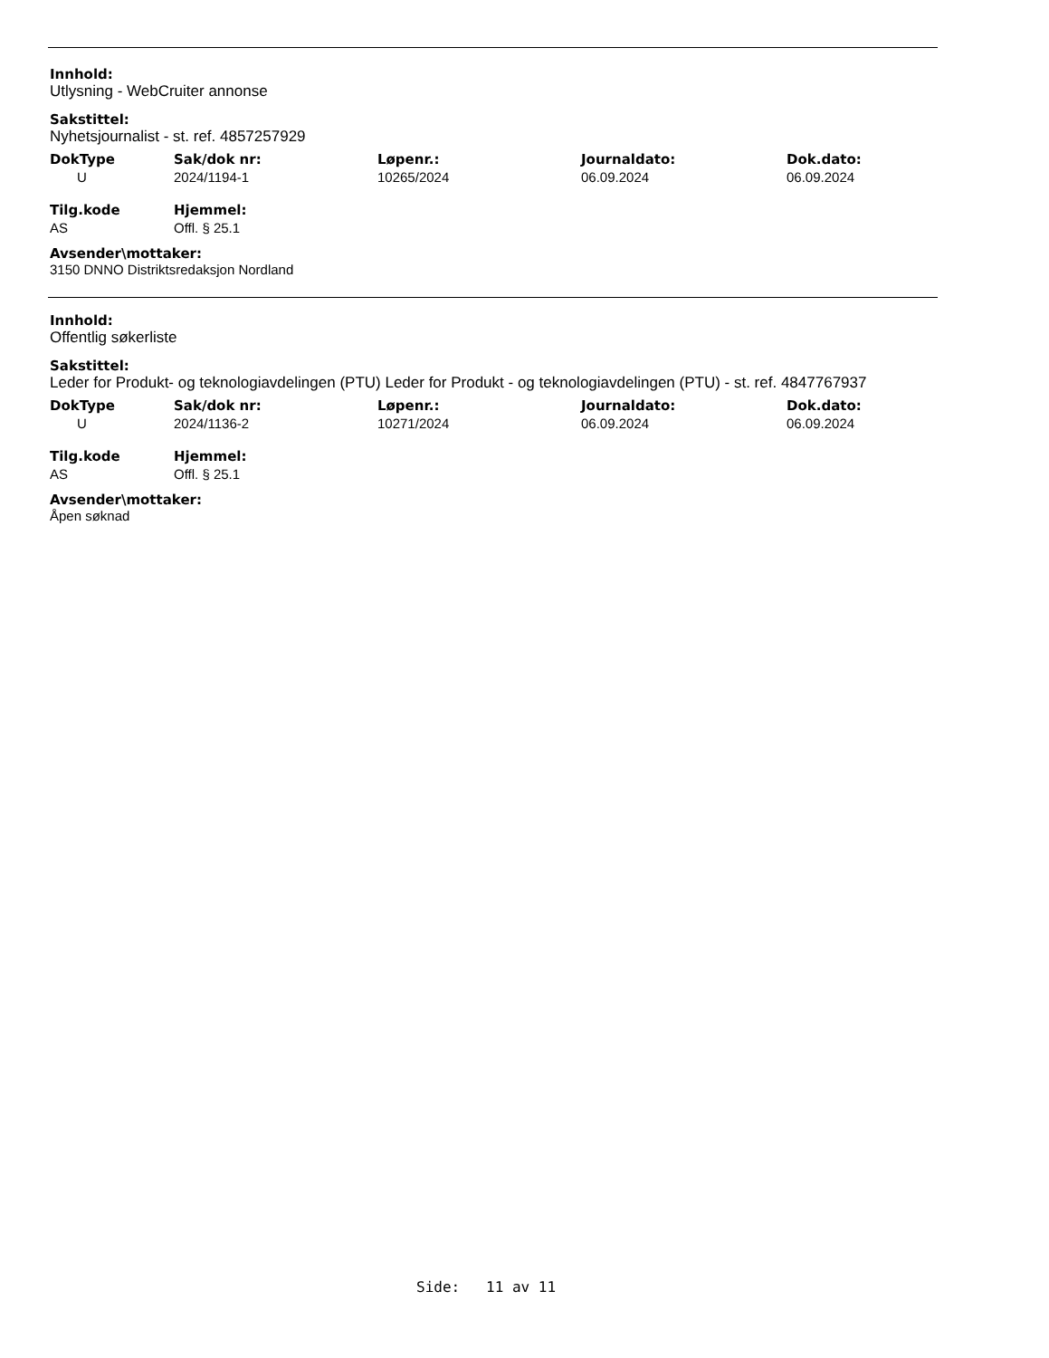Innhold:
Utlysning - WebCruiter annonse
Sakstittel:
Nyhetsjournalist - st. ref. 4857257929
| DokType | Sak/dok nr: | Løpenr.: | Journaldato: | Dok.dato: |
| --- | --- | --- | --- | --- |
| U | 2024/1194-1 | 10265/2024 | 06.09.2024 | 06.09.2024 |
| Tilg.kode | Hjemmel: |
| --- | --- |
| AS | Offl. § 25.1 |
Avsender\mottaker:
3150 DNNO Distriktsredaksjon Nordland
Innhold:
Offentlig søkerliste
Sakstittel:
Leder for Produkt- og teknologiavdelingen (PTU) Leder for Produkt - og teknologiavdelingen (PTU) - st. ref. 4847767937
| DokType | Sak/dok nr: | Løpenr.: | Journaldato: | Dok.dato: |
| --- | --- | --- | --- | --- |
| U | 2024/1136-2 | 10271/2024 | 06.09.2024 | 06.09.2024 |
| Tilg.kode | Hjemmel: |
| --- | --- |
| AS | Offl. § 25.1 |
Avsender\mottaker:
Åpen søknad
Side: 11 av 11